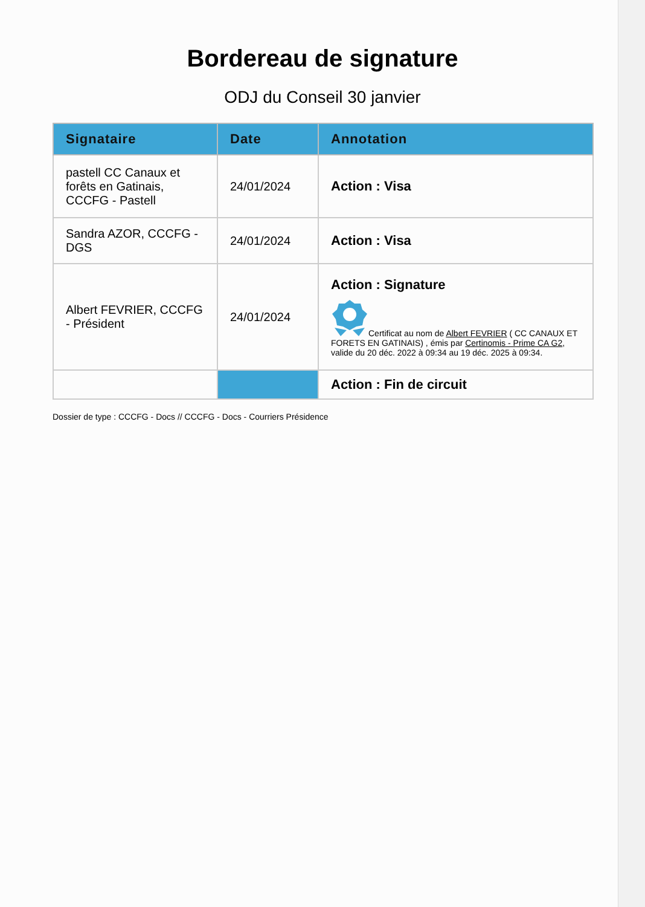Bordereau de signature
ODJ du Conseil 30 janvier
| Signataire | Date | Annotation |
| --- | --- | --- |
| pastell CC Canaux et forêts en Gatinais, CCCFG - Pastell | 24/01/2024 | Action : Visa |
| Sandra AZOR, CCCFG - DGS | 24/01/2024 | Action : Visa |
| Albert FEVRIER, CCCFG - Président | 24/01/2024 | Action : Signature Certificat au nom de Albert FEVRIER ( CC CANAUX ET FORETS EN GATINAIS) , émis par Certinomis - Prime CA G2 , valide du 20 déc. 2022 à 09:34 au 19 déc. 2025 à 09:34. |
| | | Action : Fin de circuit |
Dossier de type : CCCFG - Docs // CCCFG - Docs - Courriers Présidence